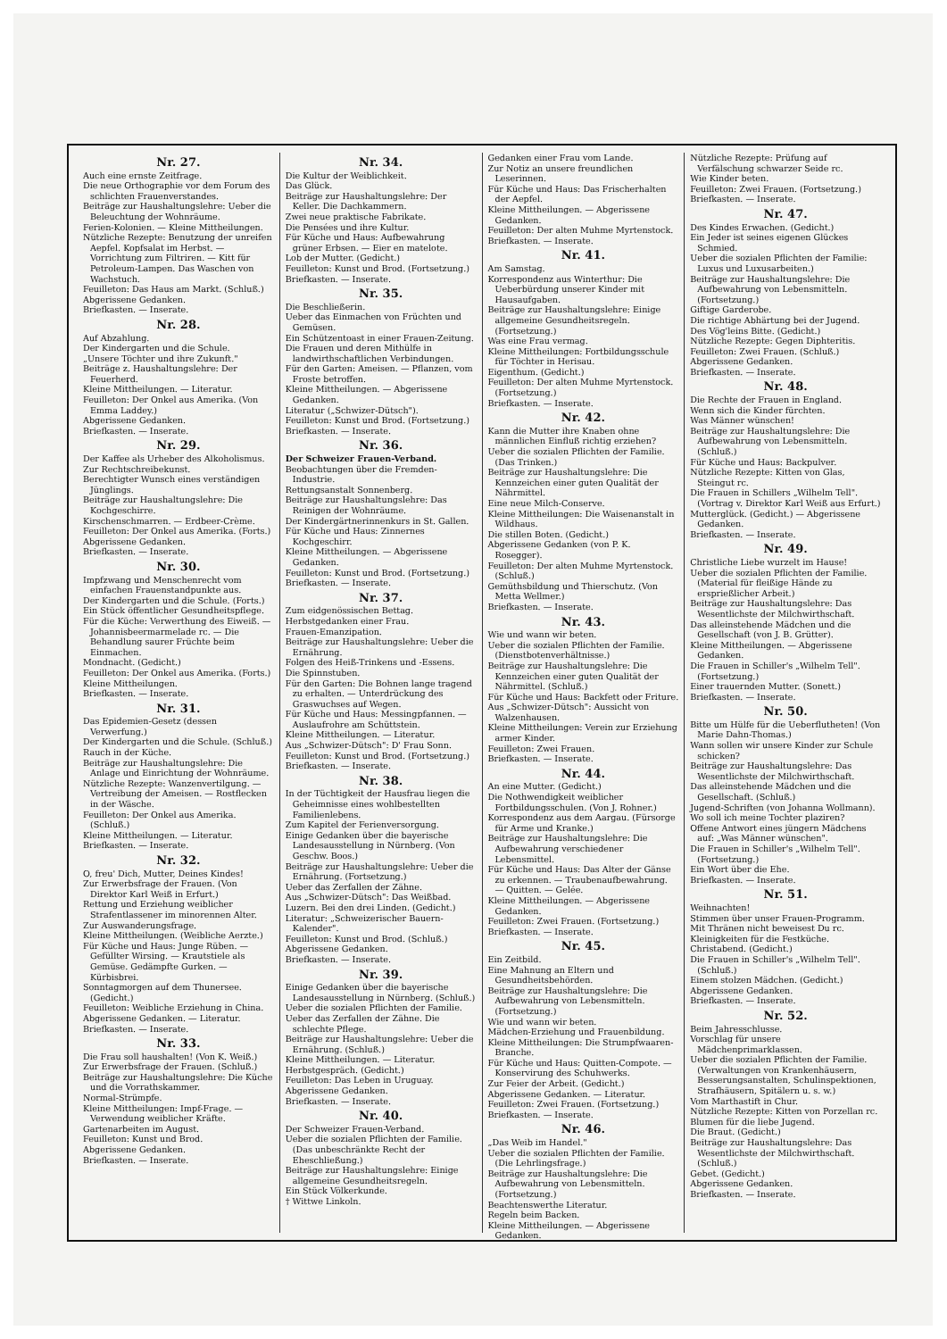Nr. 27.
Auch eine ernste Zeitfrage.
Die neue Orthographie vor dem Forum des schlichten Frauenverstandes.
Beiträge zur Haushaltungslehre: Ueber die Beleuchtung der Wohnräume.
Ferien-Kolonien. — Kleine Mittheilungen.
Nützliche Rezepte: Benutzung der unreifen Aepfel. Kopfsalat im Herbst. — Vorrichtung zum Filtriren. — Kitt für Petroleum-Lampen. Das Waschen von Wachstuch.
Feuilleton: Das Haus am Markt. (Schluß.)
Abgerissene Gedanken.
Briefkasten. — Inserate.
Nr. 28.
Auf Abzahlung.
Der Kindergarten und die Schule.
„Unsere Töchter und ihre Zukunft."
Beiträge z. Haushaltungslehre: Der Feuerherd.
Kleine Mittheilungen. — Literatur.
Feuilleton: Der Onkel aus Amerika. (Von Emma Laddey.)
Abgerissene Gedanken.
Briefkasten. — Inserate.
Nr. 29.
Der Kaffee als Urheber des Alkoholismus.
Zur Rechtschreibekunst.
Berechtigter Wunsch eines verständigen Jünglings.
Beiträge zur Haushaltungslehre: Die Kochgeschirre.
Kirschenschmarren. — Erdbeer-Crème.
Feuilleton: Der Onkel aus Amerika. (Forts.)
Abgerissene Gedanken.
Briefkasten. — Inserate.
Nr. 30.
Impfzwang und Menschenrecht vom einfachen Frauenstandpunkte aus.
Der Kindergarten und die Schule. (Forts.)
Ein Stück öffentlicher Gesundheitspflege.
Für die Küche: Verwerthung des Eiweiß. — Johannisbeermarmelade rc. — Die Behandlung saurer Früchte beim Einmachen.
Mondnacht. (Gedicht.)
Feuilleton: Der Onkel aus Amerika. (Forts.)
Kleine Mittheilungen.
Briefkasten. — Inserate.
Nr. 31.
Das Epidemien-Gesetz (dessen Verwerfung.)
Der Kindergarten und die Schule. (Schluß.)
Rauch in der Küche.
Beiträge zur Haushaltungslehre: Die Anlage und Einrichtung der Wohnräume.
Nützliche Rezepte: Wanzenvertilgung. — Vertreibung der Ameisen. — Rostflecken in der Wäsche.
Feuilleton: Der Onkel aus Amerika. (Schluß.)
Kleine Mittheilungen. — Literatur.
Briefkasten. — Inserate.
Nr. 32.
O, freu' Dich, Mutter, Deines Kindes!
Zur Erwerbsfrage der Frauen. (Von Direktor Karl Weiß in Erfurt.)
Rettung und Erziehung weiblicher Strafentlassener im minorennen Alter.
Zur Auswanderungsfrage.
Kleine Mittheilungen. (Weibliche Aerzte.)
Für Küche und Haus: Junge Rüben. — Gefüllter Wirsing. — Krautstiele als Gemüse. Gedämpfte Gurken. — Kürbisbrei.
Sonntagmorgen auf dem Thunersee. (Gedicht.)
Feuilleton: Weibliche Erziehung in China.
Abgerissene Gedanken. — Literatur.
Briefkasten. — Inserate.
Nr. 33.
Die Frau soll haushalten! (Von K. Weiß.)
Zur Erwerbsfrage der Frauen. (Schluß.)
Beiträge zur Haushaltungslehre: Die Küche und die Vorrathskammer.
Normal-Strümpfe.
Kleine Mittheilungen: Impf-Frage. — Verwendung weiblicher Kräfte.
Gartenarbeiten im August.
Feuilleton: Kunst und Brod.
Abgerissene Gedanken.
Briefkasten. — Inserate.
Nr. 34.
Die Kultur der Weiblichkeit.
Das Glück.
Beiträge zur Haushaltungslehre: Der Keller. Die Dachkammern.
Zwei neue praktische Fabrikate.
Die Pensées und ihre Kultur.
Für Küche und Haus: Aufbewahrung grüner Erbsen. — Eier en matelote.
Lob der Mutter. (Gedicht.)
Feuilleton: Kunst und Brod. (Fortsetzung.)
Briefkasten. — Inserate.
Nr. 35.
Die Beschließerin.
Ueber das Einmachen von Früchten und Gemüsen.
Ein Schützentoast in einer Frauen-Zeitung.
Die Frauen und deren Mithülfe in landwirthschaftlichen Verbindungen.
Für den Garten: Ameisen. — Pflanzen, vom Froste betroffen.
Kleine Mittheilungen. — Abgerissene Gedanken.
Literatur („Schwizer-Dütsch").
Feuilleton: Kunst und Brod. (Fortsetzung.)
Briefkasten. — Inserate.
Nr. 36.
Der Schweizer Frauen-Verband.
Beobachtungen über die Fremden-Industrie.
Rettungsanstalt Sonnenberg.
Beiträge zur Haushaltungslehre: Das Reinigen der Wohnräume.
Der Kindergärtnerinnenkurs in St. Gallen.
Für Küche und Haus: Zinnernes Kochgeschirr.
Kleine Mittheilungen. — Abgerissene Gedanken.
Feuilleton: Kunst und Brod. (Fortsetzung.)
Briefkasten. — Inserate.
Nr. 37.
Zum eidgenössischen Bettag.
Herbstgedanken einer Frau.
Frauen-Emanzipation.
Beiträge zur Haushaltungslehre: Ueber die Ernährung.
Folgen des Heiß-Trinkens und -Essens.
Die Spinnstuben.
Für den Garten: Die Bohnen lange tragend zu erhalten. — Unterdrückung des Graswuchses auf Wegen.
Für Küche und Haus: Messingpfannen. — Auslaufrohre am Schüttstein.
Kleine Mittheilungen. — Literatur.
Aus „Schwizer-Dütsch": D' Frau Sonn.
Feuilleton: Kunst und Brod. (Fortsetzung.)
Briefkasten. — Inserate.
Nr. 38.
In der Tüchtigkeit der Hausfrau liegen die Geheimnisse eines wohlbestellten Familienlebens.
Zum Kapitel der Ferienversorgung.
Einige Gedanken über die bayerische Landesausstellung in Nürnberg. (Von Geschw. Boos.)
Beiträge zur Haushaltungslehre: Ueber die Ernährung. (Fortsetzung.)
Ueber das Zerfallen der Zähne.
Aus „Schwizer-Dütsch": Das Weißbad.
Luzern. Bei den drei Linden. (Gedicht.)
Literatur: „Schweizerischer Bauern-Kalender".
Feuilleton: Kunst und Brod. (Schluß.)
Abgerissene Gedanken.
Briefkasten. — Inserate.
Nr. 39.
Einige Gedanken über die bayerische Landesausstellung in Nürnberg. (Schluß.)
Ueber die sozialen Pflichten der Familie.
Ueber das Zerfallen der Zähne. Die schlechte Pflege.
Beiträge zur Haushaltungslehre: Ueber die Ernährung. (Schluß.)
Kleine Mittheilungen. — Literatur.
Herbstgespräch. (Gedicht.)
Feuilleton: Das Leben in Uruguay.
Abgerissene Gedanken.
Briefkasten. — Inserate.
Nr. 40.
Der Schweizer Frauen-Verband.
Ueber die sozialen Pflichten der Familie. (Das unbeschränkte Recht der Eheschließung.)
Beiträge zur Haushaltungslehre: Einige allgemeine Gesundheitsregeln.
Ein Stück Völkerkunde.
† Wittwe Linkoln.
Gedanken einer Frau vom Lande.
Zur Notiz an unsere freundlichen Leserinnen.
Für Küche und Haus: Das Frischerhalten der Aepfel.
Kleine Mittheilungen. — Abgerissene Gedanken.
Feuilleton: Der alten Muhme Myrtenstock.
Briefkasten. — Inserate.
Nr. 41.
Am Samstag.
Korrespondenz aus Winterthur: Die Ueberbürdung unserer Kinder mit Hausaufgaben.
Beiträge zur Haushaltungslehre: Einige allgemeine Gesundheitsregeln. (Fortsetzung.)
Was eine Frau vermag.
Kleine Mittheilungen: Fortbildungsschule für Töchter in Herisau.
Eigenthum. (Gedicht.)
Feuilleton: Der alten Muhme Myrtenstock. (Fortsetzung.)
Briefkasten. — Inserate.
Nr. 42.
Kann die Mutter ihre Knaben ohne männlichen Einfluß richtig erziehen?
Ueber die sozialen Pflichten der Familie. (Das Trinken.)
Beiträge zur Haushaltungslehre: Die Kennzeichen einer guten Qualität der Nährmittel.
Eine neue Milch-Conserve.
Kleine Mittheilungen: Die Waisenanstalt in Wildhaus.
Die stillen Boten. (Gedicht.)
Abgerissene Gedanken (von P. K. Rosegger).
Feuilleton: Der alten Muhme Myrtenstock. (Schluß.)
Gemüthsbildung und Thierschutz. (Von Metta Wellmer.)
Briefkasten. — Inserate.
Nr. 43.
Wie und wann wir beten.
Ueber die sozialen Pflichten der Familie. (Dienstbotenverhältnisse.)
Beiträge zur Haushaltungslehre: Die Kennzeichen einer guten Qualität der Nährmittel. (Schluß.)
Für Küche und Haus: Backfett oder Friture.
Aus „Schwizer-Dütsch": Aussicht von Walzenhausen.
Kleine Mittheilungen: Verein zur Erziehung armer Kinder.
Feuilleton: Zwei Frauen.
Briefkasten. — Inserate.
Nr. 44.
An eine Mutter. (Gedicht.)
Die Nothwendigkeit weiblicher Fortbildungsschulen. (Von J. Rohner.)
Korrespondenz aus dem Aargau. (Fürsorge für Arme und Kranke.)
Beiträge zur Haushaltungslehre: Die Aufbewahrung verschiedener Lebensmittel.
Für Küche und Haus: Das Alter der Gänse zu erkennen. — Traubenaufbewahrung. — Quitten. — Gelée.
Kleine Mittheilungen. — Abgerissene Gedanken.
Feuilleton: Zwei Frauen. (Fortsetzung.)
Briefkasten. — Inserate.
Nr. 45.
Ein Zeitbild.
Eine Mahnung an Eltern und Gesundheitsbehörden.
Beiträge zur Haushaltungslehre: Die Aufbewahrung von Lebensmitteln. (Fortsetzung.)
Wie und wann wir beten.
Mädchen-Erziehung und Frauenbildung.
Kleine Mittheilungen: Die Strumpfwaaren-Branche.
Für Küche und Haus: Quitten-Compote. — Konservirung des Schuhwerks.
Zur Feier der Arbeit. (Gedicht.)
Abgerissene Gedanken. — Literatur.
Feuilleton: Zwei Frauen. (Fortsetzung.)
Briefkasten. — Inserate.
Nr. 46.
„Das Weib im Handel."
Ueber die sozialen Pflichten der Familie. (Die Lehrlingsfrage.)
Beiträge zur Haushaltungslehre: Die Aufbewahrung von Lebensmitteln. (Fortsetzung.)
Beachtenswerthe Literatur.
Regeln beim Backen.
Kleine Mittheilungen. — Abgerissene Gedanken.
Nützliche Rezepte: Prüfung auf Verfälschung schwarzer Seide rc.
Wie Kinder beten.
Feuilleton: Zwei Frauen. (Fortsetzung.)
Briefkasten. — Inserate.
Nr. 47.
Des Kindes Erwachen. (Gedicht.)
Ein Jeder ist seines eigenen Glückes Schmied.
Ueber die sozialen Pflichten der Familie: Luxus und Luxusarbeiten.)
Beiträge zur Haushaltungslehre: Die Aufbewahrung von Lebensmitteln. (Fortsetzung.)
Giftige Garderobe.
Die richtige Abhärtung bei der Jugend.
Des Vög'leins Bitte. (Gedicht.)
Nützliche Rezepte: Gegen Diphteritis.
Feuilleton: Zwei Frauen. (Schluß.)
Abgerissene Gedanken.
Briefkasten. — Inserate.
Nr. 48.
Die Rechte der Frauen in England.
Wenn sich die Kinder fürchten.
Was Männer wünschen!
Beiträge zur Haushaltungslehre: Die Aufbewahrung von Lebensmitteln. (Schluß.)
Für Küche und Haus: Backpulver.
Nützliche Rezepte: Kitten von Glas, Steingut rc.
Die Frauen in Schillers „Wilhelm Tell". (Vortrag v. Direktor Karl Weiß aus Erfurt.)
Mutterglück. (Gedicht.) — Abgerissene Gedanken.
Briefkasten. — Inserate.
Nr. 49.
Christliche Liebe wurzelt im Hause!
Ueber die sozialen Pflichten der Familie. (Material für fleißige Hände zu ersprießlicher Arbeit.)
Beiträge zur Haushaltungslehre: Das Wesentlichste der Milchwirthschaft.
Das alleinstehende Mädchen und die Gesellschaft (von J. B. Grütter).
Kleine Mittheilungen. — Abgerissene Gedanken.
Die Frauen in Schiller's „Wilhelm Tell". (Fortsetzung.)
Einer trauernden Mutter. (Sonett.)
Briefkasten. — Inserate.
Nr. 50.
Bitte um Hülfe für die Ueberflutheten! (Von Marie Dahn-Thomas.)
Wann sollen wir unsere Kinder zur Schule schicken?
Beiträge zur Haushaltungslehre: Das Wesentlichste der Milchwirthschaft.
Das alleinstehende Mädchen und die Gesellschaft. (Schluß.)
Jugend-Schriften (von Johanna Wollmann).
Wo soll ich meine Tochter plaziren?
Offene Antwort eines jüngern Mädchens auf: „Was Männer wünschen".
Die Frauen in Schiller's „Wilhelm Tell". (Fortsetzung.)
Ein Wort über die Ehe.
Briefkasten. — Inserate.
Nr. 51.
Weihnachten!
Stimmen über unser Frauen-Programm.
Mit Thränen nicht beweisest Du rc.
Kleinigkeiten für die Festküche.
Christabend. (Gedicht.)
Die Frauen in Schiller's „Wilhelm Tell". (Schluß.)
Einem stolzen Mädchen. (Gedicht.)
Abgerissene Gedanken.
Briefkasten. — Inserate.
Nr. 52.
Beim Jahresschlusse.
Vorschlag für unsere Mädchenprimarklassen.
Ueber die sozialen Pflichten der Familie. (Verwaltungen von Krankenhäusern, Besserungsanstalten, Schulinspektionen, Strafhäusern, Spitälern u. s. w.)
Vom Marthastift in Chur.
Nützliche Rezepte: Kitten von Porzellan rc.
Blumen für die liebe Jugend.
Die Braut. (Gedicht.)
Beiträge zur Haushaltungslehre: Das Wesentlichste der Milchwirthschaft. (Schluß.)
Gebet. (Gedicht.)
Abgerissene Gedanken.
Briefkasten. — Inserate.